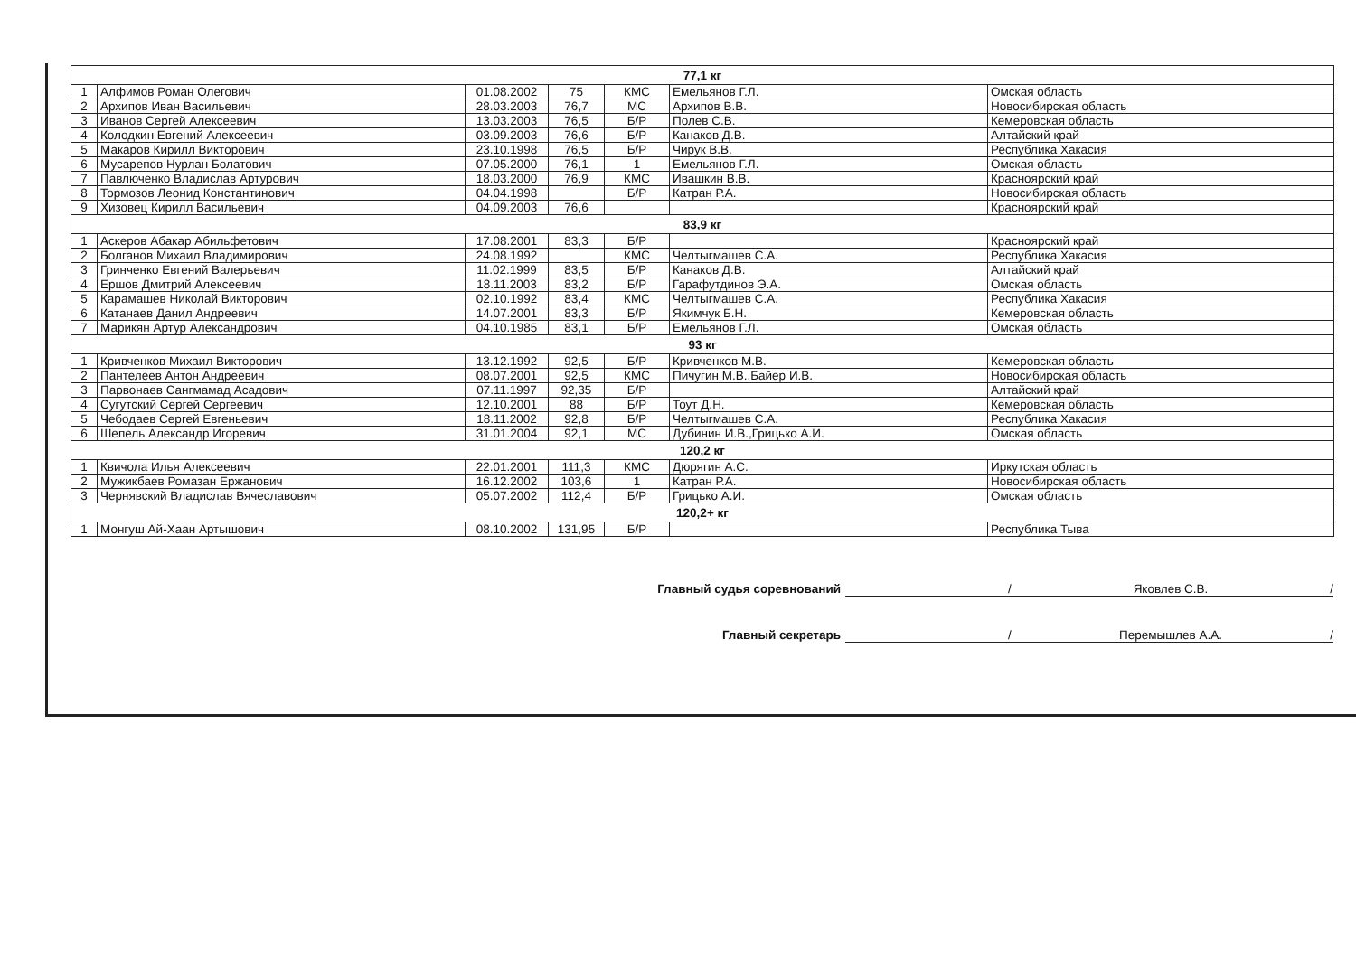| 77,1 кг | | | | | | |
| 1 | Алфимов Роман Олегович | 01.08.2002 | 75 | КМС | Емельянов Г.Л. | Омская область |
| 2 | Архипов Иван Васильевич | 28.03.2003 | 76,7 | МС | Архипов В.В. | Новосибирская область |
| 3 | Иванов Сергей Алексеевич | 13.03.2003 | 76,5 | Б/Р | Полев С.В. | Кемеровская область |
| 4 | Колодкин Евгений Алексеевич | 03.09.2003 | 76,6 | Б/Р | Канаков Д.В. | Алтайский край |
| 5 | Макаров Кирилл Викторович | 23.10.1998 | 76,5 | Б/Р | Чирук В.В. | Республика Хакасия |
| 6 | Мусарепов Нурлан Болатович | 07.05.2000 | 76,1 | 1 | Емельянов Г.Л. | Омская область |
| 7 | Павлюченко Владислав Артурович | 18.03.2000 | 76,9 | КМС | Ивашкин В.В. | Красноярский край |
| 8 | Тормозов Леонид Константинович | 04.04.1998 | | Б/Р | Катран Р.А. | Новосибирская область |
| 9 | Хизовец Кирилл Васильевич | 04.09.2003 | 76,6 | | | Красноярский край |
| 83,9 кг | | | | | | |
| 1 | Аскеров Абакар Абильфетович | 17.08.2001 | 83,3 | Б/Р | | Красноярский край |
| 2 | Болганов Михаил Владимирович | 24.08.1992 | | КМС | Челтыгмашев С.А. | Республика Хакасия |
| 3 | Гринченко Евгений Валерьевич | 11.02.1999 | 83,5 | Б/Р | Канаков Д.В. | Алтайский край |
| 4 | Ершов Дмитрий Алексеевич | 18.11.2003 | 83,2 | Б/Р | Гарафутдинов Э.А. | Омская область |
| 5 | Карамашев Николай Викторович | 02.10.1992 | 83,4 | КМС | Челтыгмашев С.А. | Республика Хакасия |
| 6 | Катанаев Данил Андреевич | 14.07.2001 | 83,3 | Б/Р | Якимчук Б.Н. | Кемеровская область |
| 7 | Марикян Артур Александрович | 04.10.1985 | 83,1 | Б/Р | Емельянов Г.Л. | Омская область |
| 93 кг | | | | | | |
| 1 | Кривченков Михаил Викторович | 13.12.1992 | 92,5 | Б/Р | Кривченков М.В. | Кемеровская область |
| 2 | Пантелеев Антон Андреевич | 08.07.2001 | 92,5 | КМС | Пичугин М.В.,Байер И.В. | Новосибирская область |
| 3 | Парвонаев Сангмамад Асадович | 07.11.1997 | 92,35 | Б/Р | | Алтайский край |
| 4 | Сугутский Сергей Сергеевич | 12.10.2001 | 88 | Б/Р | Тоут Д.Н. | Кемеровская область |
| 5 | Чебодаев Сергей Евгеньевич | 18.11.2002 | 92,8 | Б/Р | Челтыгмашев С.А. | Республика Хакасия |
| 6 | Шепель Александр Игоревич | 31.01.2004 | 92,1 | МС | Дубинин И.В.,Грицько А.И. | Омская область |
| 120,2 кг | | | | | | |
| 1 | Квичола Илья Алексеевич | 22.01.2001 | 111,3 | КМС | Дюрягин А.С. | Иркутская область |
| 2 | Мужикбаев Ромазан Ержанович | 16.12.2002 | 103,6 | 1 | Катран Р.А. | Новосибирская область |
| 3 | Чернявский Владислав Вячеславович | 05.07.2002 | 112,4 | Б/Р | Грицько А.И. | Омская область |
| 120,2+ кг | | | | | | |
| 1 | Монгуш Ай-Хаан Артышович | 08.10.2002 | 131,95 | Б/Р | | Республика Тыва |
Главный судья соревнований / Яковлев С.В. /
Главный секретарь / Перемышлев А.А. /